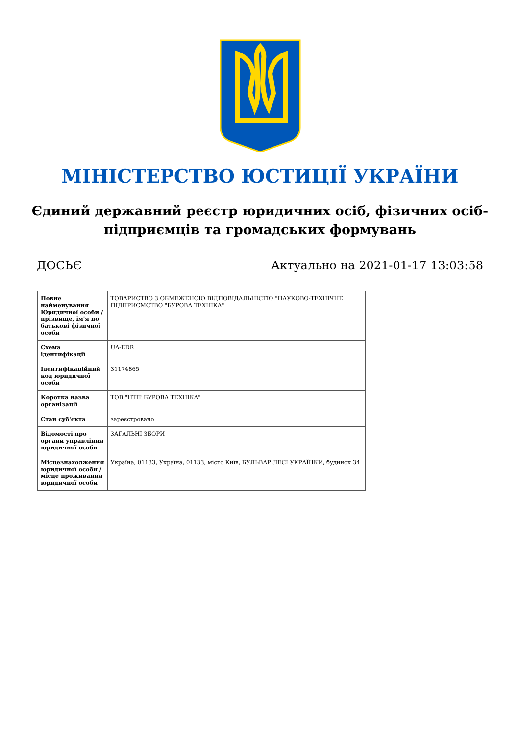МІНІСТЕРСТВО ЮСТИЦІЇ УКРАЇНИ
Єдиний державний реєстр юридичних осіб, фізичних осіб-підприємців та громадських формувань
ДОСЬЄ Актуально на 2021-01-17 13:03:58
| Повне найменування Юридичної особи / прізвище, ім'я по батькові фізичної особи | ТОВАРИСТВО З ОБМЕЖЕНОЮ ВІДПОВІДАЛЬНІСТЮ "НАУКОВО-ТЕХНІЧНЕ ПІДПРИЄМСТВО "БУРОВА ТЕХНІКА" |
| Схема ідентифікації | UA-EDR |
| Ідентифікаційний код юридичної особи | 31174865 |
| Коротка назва організації | ТОВ "НТП"БУРОВА ТЕХНІКА" |
| Стан суб'єкта | зареєстровано |
| Відомості про органи управління юридичної особи | ЗАГАЛЬНІ ЗБОРИ |
| Місцезнаходження юридичної особи / місце проживання юридичної особи | Україна, 01133, Україна, 01133, місто Київ, БУЛЬВАР ЛЕСІ УКРАЇНКИ, будинок 34 |